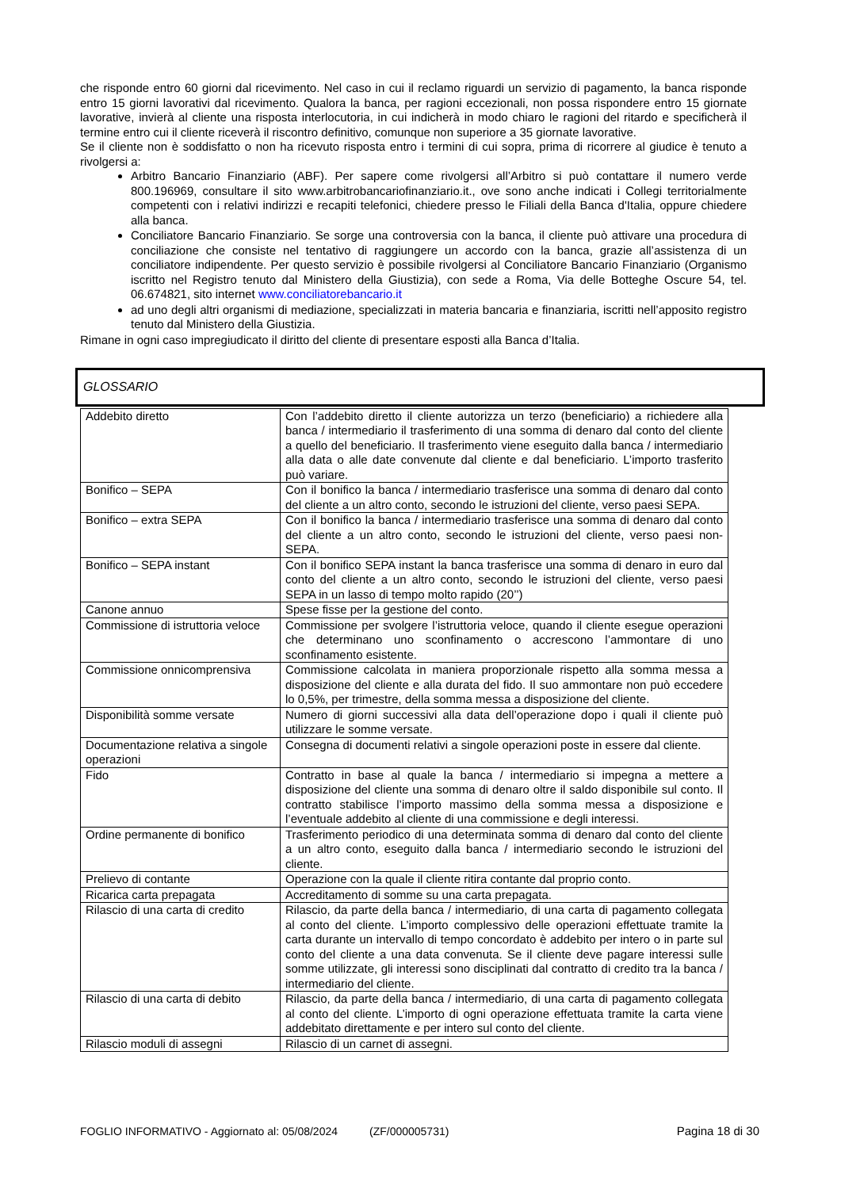che risponde entro 60 giorni dal ricevimento. Nel caso in cui il reclamo riguardi un servizio di pagamento, la banca risponde entro 15 giorni lavorativi dal ricevimento. Qualora la banca, per ragioni eccezionali, non possa rispondere entro 15 giornate lavorative, invierà al cliente una risposta interlocutoria, in cui indicherà in modo chiaro le ragioni del ritardo e specificherà il termine entro cui il cliente riceverà il riscontro definitivo, comunque non superiore a 35 giornate lavorative.
Se il cliente non è soddisfatto o non ha ricevuto risposta entro i termini di cui sopra, prima di ricorrere al giudice è tenuto a rivolgersi a:
Arbitro Bancario Finanziario (ABF). Per sapere come rivolgersi all’Arbitro si può contattare il numero verde 800.196969, consultare il sito www.arbitrobancariofinanziario.it., ove sono anche indicati i Collegi territorialmente competenti con i relativi indirizzi e recapiti telefonici, chiedere presso le Filiali della Banca d'Italia, oppure chiedere alla banca.
Conciliatore Bancario Finanziario. Se sorge una controversia con la banca, il cliente può attivare una procedura di conciliazione che consiste nel tentativo di raggiungere un accordo con la banca, grazie all’assistenza di un conciliatore indipendente. Per questo servizio è possibile rivolgersi al Conciliatore Bancario Finanziario (Organismo iscritto nel Registro tenuto dal Ministero della Giustizia), con sede a Roma, Via delle Botteghe Oscure 54, tel. 06.674821, sito internet www.conciliatorebancario.it
ad uno degli altri organismi di mediazione, specializzati in materia bancaria e finanziaria, iscritti nell’apposito registro tenuto dal Ministero della Giustizia.
Rimane in ogni caso impregiudicato il diritto del cliente di presentare esposti alla Banca d’Italia.
GLOSSARIO
| Addebito diretto | Con l’addebito diretto il cliente autorizza un terzo (beneficiario) a richiedere alla banca / intermediario il trasferimento di una somma di denaro dal conto del cliente a quello del beneficiario. Il trasferimento viene eseguito dalla banca / intermediario alla data o alle date convenute dal cliente e dal beneficiario. L’importo trasferito può variare. |
| Bonifico – SEPA | Con il bonifico la banca / intermediario trasferisce una somma di denaro dal conto del cliente a un altro conto, secondo le istruzioni del cliente, verso paesi SEPA. |
| Bonifico – extra SEPA | Con il bonifico la banca / intermediario trasferisce una somma di denaro dal conto del cliente a un altro conto, secondo le istruzioni del cliente, verso paesi non-SEPA. |
| Bonifico – SEPA instant | Con il bonifico SEPA instant la banca trasferisce una somma di denaro in euro dal conto del cliente a un altro conto, secondo le istruzioni del cliente, verso paesi SEPA in un lasso di tempo molto rapido (20’’) |
| Canone annuo | Spese fisse per la gestione del conto. |
| Commissione di istruttoria veloce | Commissione per svolgere l’istruttoria veloce, quando il cliente esegue operazioni che determinano uno sconfinamento o accrescono l’ammontare di uno sconfinamento esistente. |
| Commissione onnicomprensiva | Commissione calcolata in maniera proporzionale rispetto alla somma messa a disposizione del cliente e alla durata del fido. Il suo ammontare non può eccedere lo 0,5%, per trimestre, della somma messa a disposizione del cliente. |
| Disponibilità somme versate | Numero di giorni successivi alla data dell’operazione dopo i quali il cliente può utilizzare le somme versate. |
| Documentazione relativa a singole operazioni | Consegna di documenti relativi a singole operazioni poste in essere dal cliente. |
| Fido | Contratto in base al quale la banca / intermediario si impegna a mettere a disposizione del cliente una somma di denaro oltre il saldo disponibile sul conto. Il contratto stabilisce l’importo massimo della somma messa a disposizione e l’eventuale addebito al cliente di una commissione e degli interessi. |
| Ordine permanente di bonifico | Trasferimento periodico di una determinata somma di denaro dal conto del cliente a un altro conto, eseguito dalla banca / intermediario secondo le istruzioni del cliente. |
| Prelievo di contante | Operazione con la quale il cliente ritira contante dal proprio conto. |
| Ricarica carta prepagata | Accreditamento di somme su una carta prepagata. |
| Rilascio di una carta di credito | Rilascio, da parte della banca / intermediario, di una carta di pagamento collegata al conto del cliente. L’importo complessivo delle operazioni effettuate tramite la carta durante un intervallo di tempo concordato è addebito per intero o in parte sul conto del cliente a una data convenuta. Se il cliente deve pagare interessi sulle somme utilizzate, gli interessi sono disciplinati dal contratto di credito tra la banca / intermediario del cliente. |
| Rilascio di una carta di debito | Rilascio, da parte della banca / intermediario, di una carta di pagamento collegata al conto del cliente. L’importo di ogni operazione effettuata tramite la carta viene addebitato direttamente e per intero sul conto del cliente. |
| Rilascio moduli di assegni | Rilascio di un carnet di assegni. |
FOGLIO INFORMATIVO - Aggiornato al: 05/08/2024 (ZF/000005731) Pagina 18 di 30